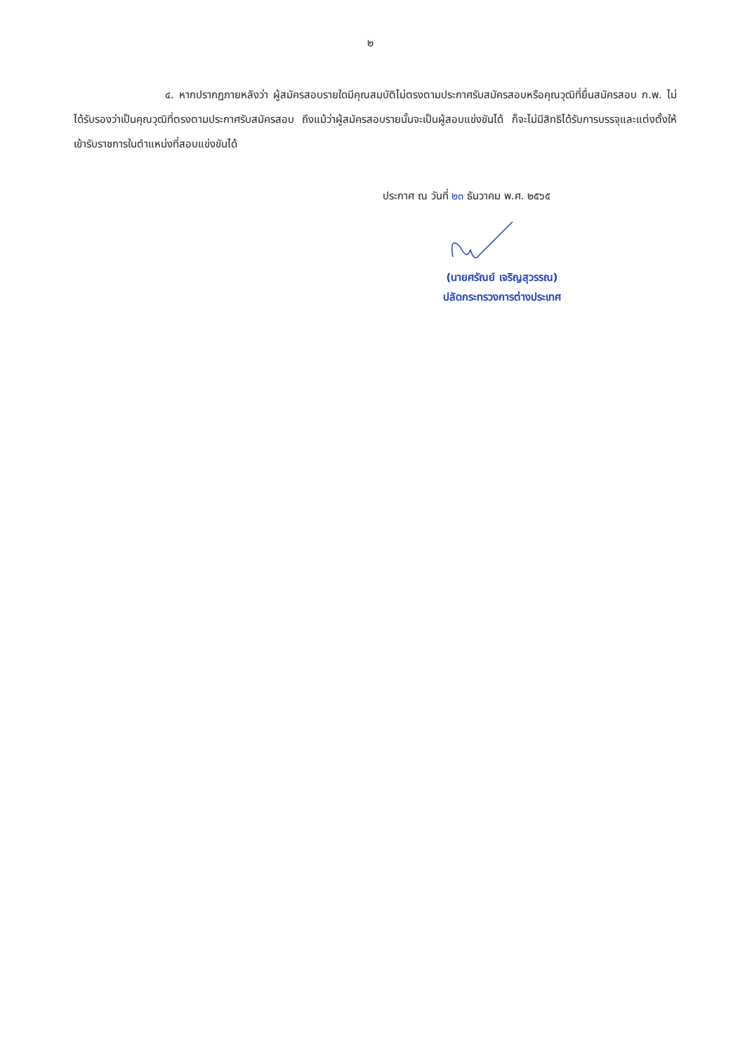๒
๔. หากปรากฏภายหลังว่า ผู้สมัครสอบรายใดมีคุณสมบัติไม่ตรงตามประกาศรับสมัครสอบหรือคุณวุฒิที่ยื่นสมัครสอบ ก.พ. ไม่ได้รับรองว่าเป็นคุณวุฒิที่ตรงตามประกาศรับสมัครสอบ ถึงแม้ว่าผู้สมัครสอบรายนั้นจะเป็นผู้สอบแข่งขันได้ ก็จะไม่มีสิทธิได้รับการบรรจุและแต่งตั้งให้เข้ารับราชการในตำแหน่งที่สอบแข่งขันได้
ประกาศ ณ วันที่ ๒๓ ธันวาคม พ.ศ. ๒๕๖๕
(นายศรัณย์ เจริญสุวรรณ)
ปลัดกระทรวงการต่างประเทศ